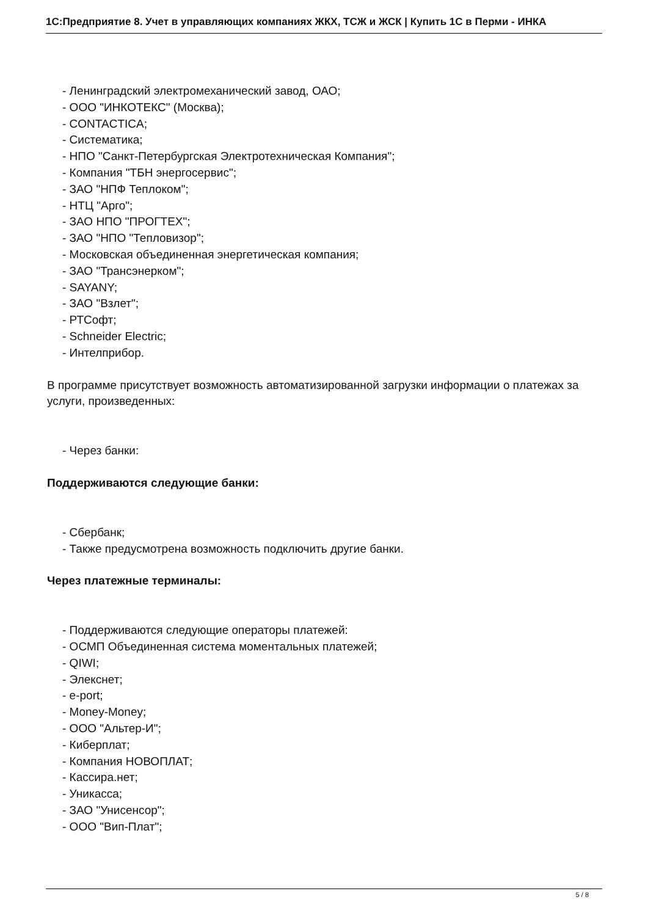1С:Предприятие 8. Учет в управляющих компаниях ЖКХ, ТСЖ и ЖСК | Купить 1С в Перми - ИНКА
- Ленинградский электромеханический завод, ОАО;
- ООО "ИНКОТЕКС" (Москва);
- CONTACTICA;
- Систематика;
- НПО "Санкт-Петербургская Электротехническая Компания";
- Компания "ТБН энергосервис";
- ЗАО "НПФ Теплоком";
- НТЦ "Арго";
- ЗАО НПО "ПРОГТЕХ";
- ЗАО "НПО "Тепловизор";
- Московская объединенная энергетическая компания;
- ЗАО "Трансэнерком";
- SAYANY;
- ЗАО "Взлет";
- РТСофт;
- Schneider Electric;
- Интелприбор.
В программе присутствует возможность автоматизированной загрузки информации о платежах за услуги, произведенных:
- Через банки:
Поддерживаются следующие банки:
- Сбербанк;
- Также предусмотрена возможность подключить другие банки.
Через платежные терминалы:
- Поддерживаются следующие операторы платежей:
- ОСМП Объединенная система моментальных платежей;
- QIWI;
- Элекснет;
- e-port;
- Money-Money;
- ООО "Альтер-И";
- Киберплат;
- Компания НОВОПЛАТ;
- Кассира.нет;
- Уникасса;
- ЗАО "Унисенсор";
- ООО "Вип-Плат";
5 / 8